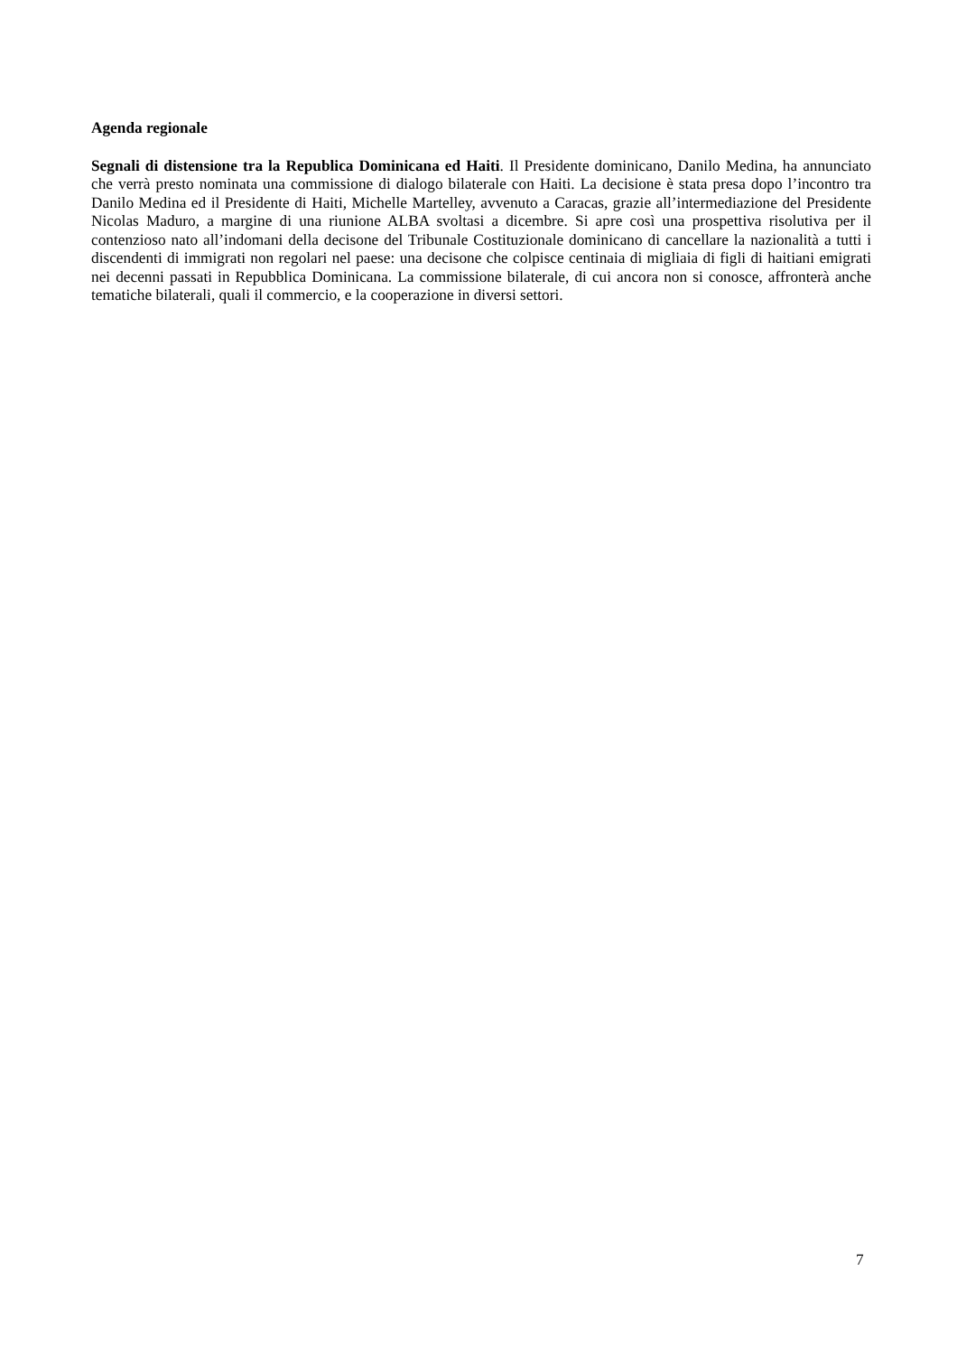Agenda regionale
Segnali di distensione tra la Republica Dominicana ed Haiti. Il Presidente dominicano, Danilo Medina, ha annunciato che verrà presto nominata una commissione di dialogo bilaterale con Haiti. La decisione è stata presa dopo l’incontro tra Danilo Medina ed il Presidente di Haiti, Michelle Martelley, avvenuto a Caracas, grazie all’intermediazione del Presidente Nicolas Maduro, a margine di una riunione ALBA svoltasi a dicembre. Si apre così una prospettiva risolutiva per il contenzioso nato all’indomani della decisone del Tribunale Costituzionale dominicano di cancellare la nazionalità a tutti i discendenti di immigrati non regolari nel paese: una decisone che colpisce centinaia di migliaia di figli di haitiani emigrati nei decenni passati in Repubblica Dominicana. La commissione bilaterale, di cui ancora non si conosce, affronterà anche tematiche bilaterali, quali il commercio, e la cooperazione in diversi settori.
7